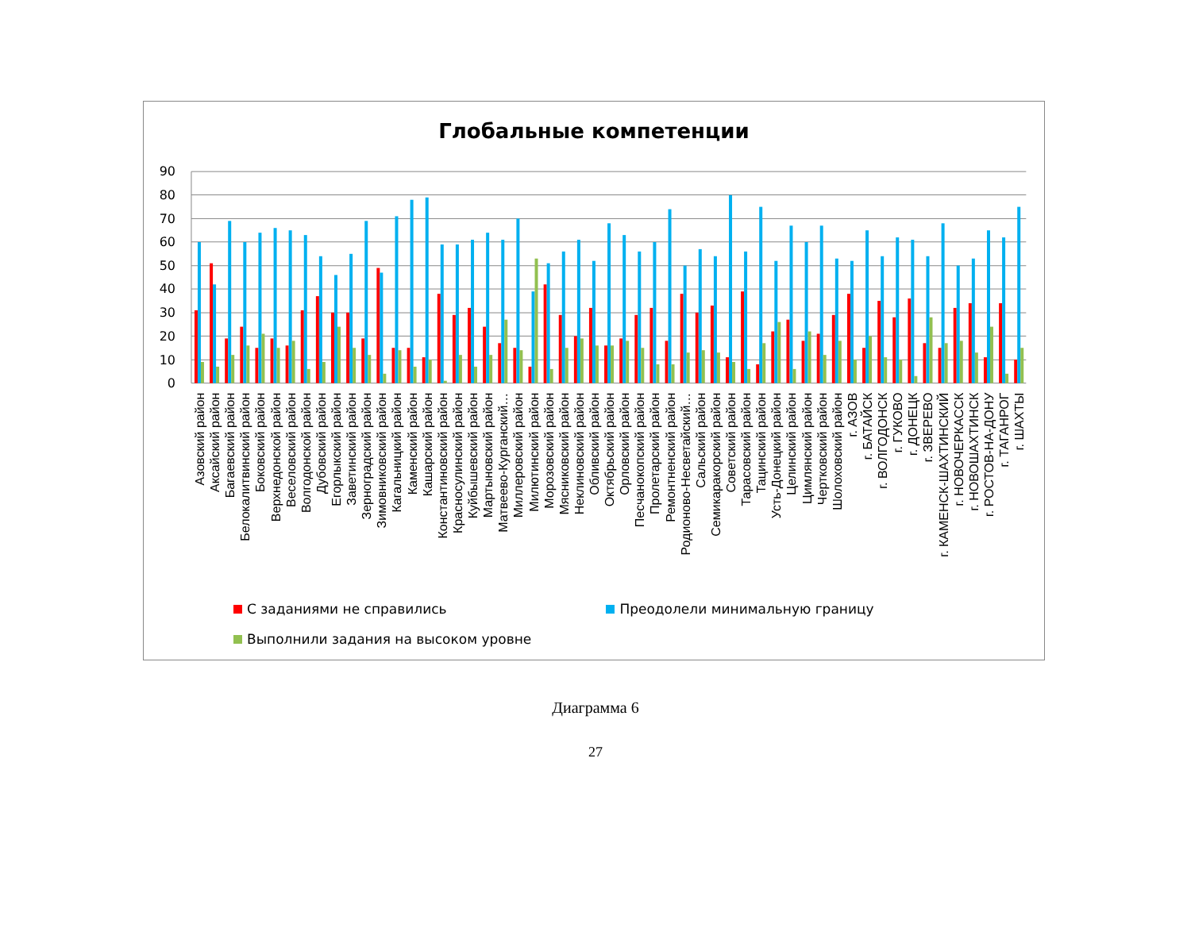Глобальные компетенции
90
80
70
60
50
40
30
20
10
0
Азовский район
Аксайский район
Багаевский район
Белокалитвинский район
Боковский район
Верхнедонской район
Веселовский район
Волгодонской район
Дубовский район
Егорлыкский район
Заветинский район
Зерноградский район
Зимовниковский район
Кагальницкий район
Каменский район
Кашарский район
Константиновский район
Красносулинский район
Куйбышевский район
Мартыновский район
Матвеево-Курганский…
Миллеровский район
Милютинский район
Морозовский район
Мясниковский район
Неклиновский район
Обливский район
Октябрьский район
Орловский район
Песчанокопский район
Пролетарский район
Ремонтненский район
Родионово-Несветайский…
Сальский район
Семикаракорский район
Советский район
Тарасовский район
Тацинский район
Усть-Донецкий район
Целинский район
Цимлянский район
Чертковский район
Шолоховский район
г. АЗОВ
г. БАТАЙСК
г. ВОЛГОДОНСК
г. ГУКОВО
г. ДОНЕЦК
г. ЗВЕРЕВО
г. КАМЕНСК-ШАХТИНСКИЙ
г. НОВОЧЕРКАССК
г. НОВОШАХТИНСК
г. РОСТОВ-НА-ДОНУ
г. ТАГАНРОГ
г. ШАХТЫ
С заданиями не справились Преодолели минимальную границу
Выполнили задания на высоком уровне
Диаграмма 6
27